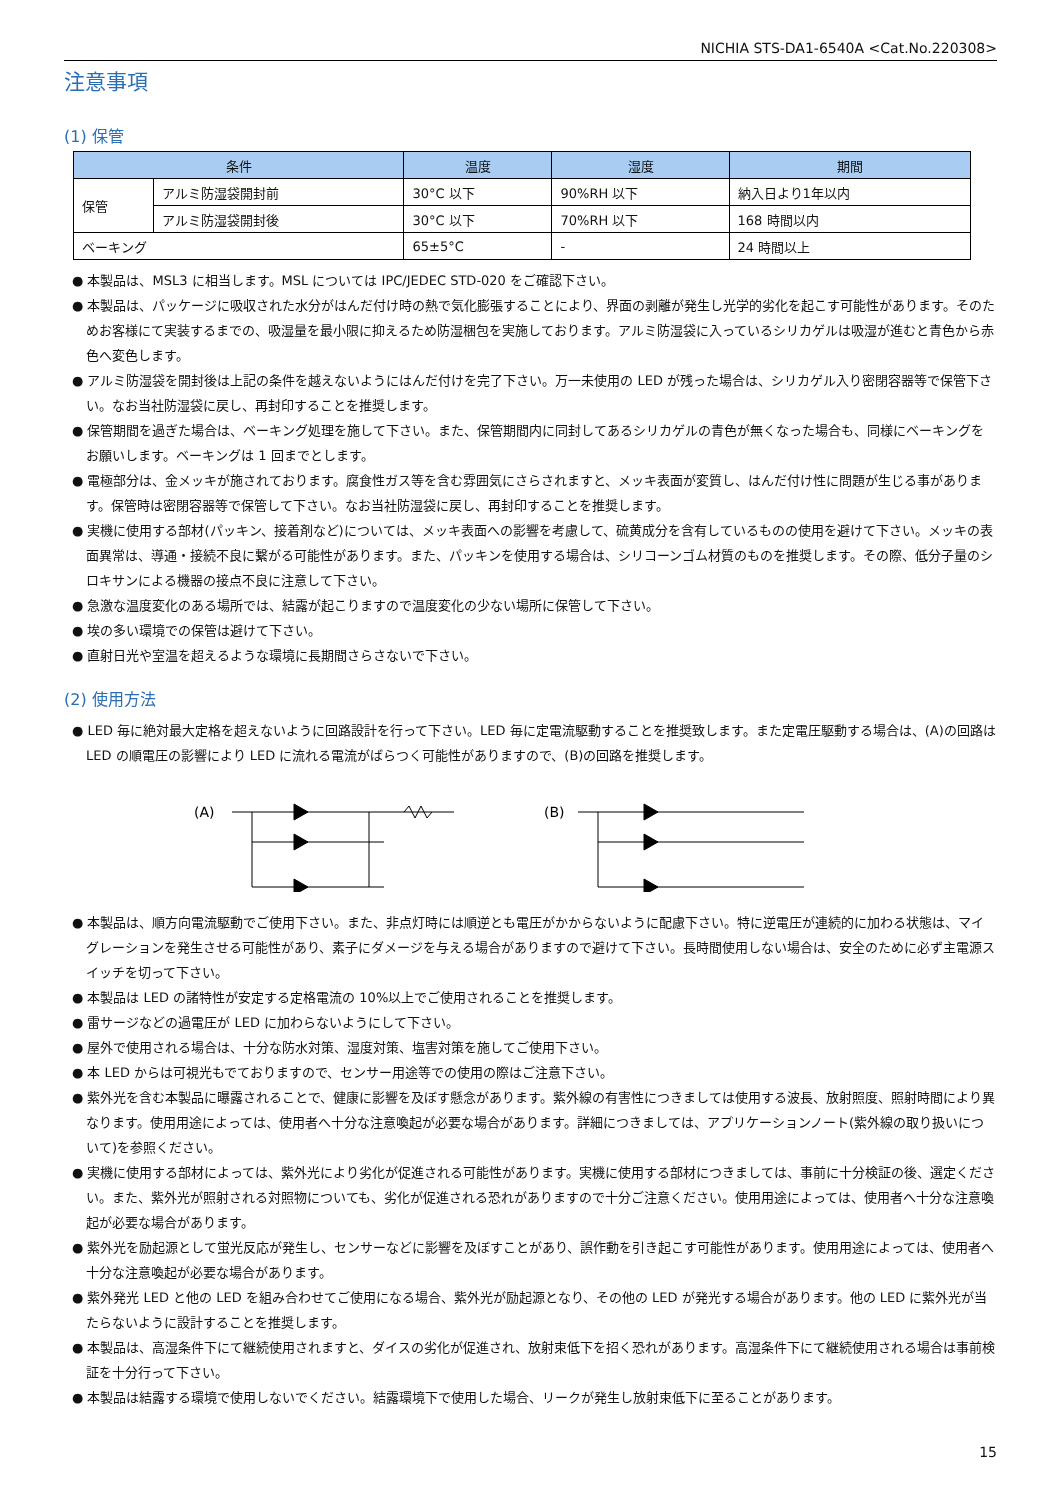NICHIA STS-DA1-6540A <Cat.No.220308>
注意事項
(1) 保管
| 条件 | | 温度 | 湿度 | 期間 |
| --- | --- | --- | --- | --- |
| 保管 | アルミ防湿袋開封前 | 30°C 以下 | 90%RH 以下 | 納入日より1年以内 |
| | アルミ防湿袋開封後 | 30°C 以下 | 70%RH 以下 | 168 時間以内 |
| ベーキング | | 65±5°C | - | 24 時間以上 |
● 本製品は、MSL3 に相当します。MSL については IPC/JEDEC STD-020 をご確認下さい。
● 本製品は、パッケージに吸収された水分がはんだ付け時の熱で気化膨張することにより、界面の剥離が発生し光学的劣化を起こす可能性があります。そのためお客様にて実装するまでの、吸湿量を最小限に抑えるため防湿梱包を実施しております。アルミ防湿袋に入っているシリカゲルは吸湿が進むと青色から赤色へ変色します。
● アルミ防湿袋を開封後は上記の条件を越えないようにはんだ付けを完了下さい。万一未使用の LED が残った場合は、シリカゲル入り密閉容器等で保管下さい。なお当社防湿袋に戻し、再封印することを推奨します。
● 保管期間を過ぎた場合は、ベーキング処理を施して下さい。また、保管期間内に同封してあるシリカゲルの青色が無くなった場合も、同様にベーキングをお願いします。ベーキングは 1 回までとします。
● 電極部分は、金メッキが施されております。腐食性ガス等を含む雰囲気にさらされますと、メッキ表面が変質し、はんだ付け性に問題が生じる事があります。保管時は密閉容器等で保管して下さい。なお当社防湿袋に戻し、再封印することを推奨します。
● 実機に使用する部材(パッキン、接着剤など)については、メッキ表面への影響を考慮して、硫黄成分を含有しているものの使用を避けて下さい。メッキの表面異常は、導通・接続不良に繋がる可能性があります。また、パッキンを使用する場合は、シリコーンゴム材質のものを推奨します。その際、低分子量のシロキサンによる機器の接点不良に注意して下さい。
● 急激な温度変化のある場所では、結露が起こりますので温度変化の少ない場所に保管して下さい。
● 埃の多い環境での保管は避けて下さい。
● 直射日光や室温を超えるような環境に長期間さらさないで下さい。
(2) 使用方法
● LED 毎に絶対最大定格を超えないように回路設計を行って下さい。LED 毎に定電流駆動することを推奨致します。また定電圧駆動する場合は、(A)の回路は LED の順電圧の影響により LED に流れる電流がばらつく可能性がありますので、(B)の回路を推奨します。
(A)
(B)
● 本製品は、順方向電流駆動でご使用下さい。また、非点灯時には順逆とも電圧がかからないように配慮下さい。特に逆電圧が連続的に加わる状態は、マイグレーションを発生させる可能性があり、素子にダメージを与える場合がありますので避けて下さい。長時間使用しない場合は、安全のために必ず主電源スイッチを切って下さい。
● 本製品は LED の諸特性が安定する定格電流の 10%以上でご使用されることを推奨します。
● 雷サージなどの過電圧が LED に加わらないようにして下さい。
● 屋外で使用される場合は、十分な防水対策、湿度対策、塩害対策を施してご使用下さい。
● 本 LED からは可視光もでておりますので、センサー用途等での使用の際はご注意下さい。
● 紫外光を含む本製品に曝露されることで、健康に影響を及ぼす懸念があります。紫外線の有害性につきましては使用する波長、放射照度、照射時間により異なります。使用用途によっては、使用者へ十分な注意喚起が必要な場合があります。詳細につきましては、アプリケーションノート(紫外線の取り扱いについて)を参照ください。
● 実機に使用する部材によっては、紫外光により劣化が促進される可能性があります。実機に使用する部材につきましては、事前に十分検証の後、選定ください。また、紫外光が照射される対照物についても、劣化が促進される恐れがありますので十分ご注意ください。使用用途によっては、使用者へ十分な注意喚起が必要な場合があります。
● 紫外光を励起源として蛍光反応が発生し、センサーなどに影響を及ぼすことがあり、誤作動を引き起こす可能性があります。使用用途によっては、使用者へ十分な注意喚起が必要な場合があります。
● 紫外発光 LED と他の LED を組み合わせてご使用になる場合、紫外光が励起源となり、その他の LED が発光する場合があります。他の LED に紫外光が当たらないように設計することを推奨します。
● 本製品は、高湿条件下にて継続使用されますと、ダイスの劣化が促進され、放射束低下を招く恐れがあります。高湿条件下にて継続使用される場合は事前検証を十分行って下さい。
● 本製品は結露する環境で使用しないでください。結露環境下で使用した場合、リークが発生し放射束低下に至ることがあります。
15